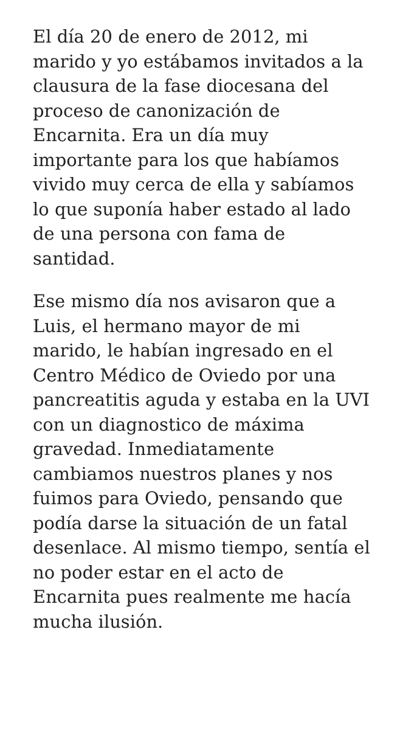El día 20 de enero de 2012, mi
marido y yo estábamos invitados a la
clausura de la fase diocesana del
proceso de canonización de
Encarnita. Era un día muy
importante para los que habíamos
vivido muy cerca de ella y sabíamos
lo que suponía haber estado al lado
de una persona con fama de
santidad.
Ese mismo día nos avisaron que a
Luis, el hermano mayor de mi
marido, le habían ingresado en el
Centro Médico de Oviedo por una
pancreatitis aguda y estaba en la UVI
con un diagnostico de máxima
gravedad. Inmediatamente
cambiamos nuestros planes y nos
fuimos para Oviedo, pensando que
podía darse la situación de un fatal
desenlace. Al mismo tiempo, sentía el
no poder estar en el acto de
Encarnita pues realmente me hacía
mucha ilusión.